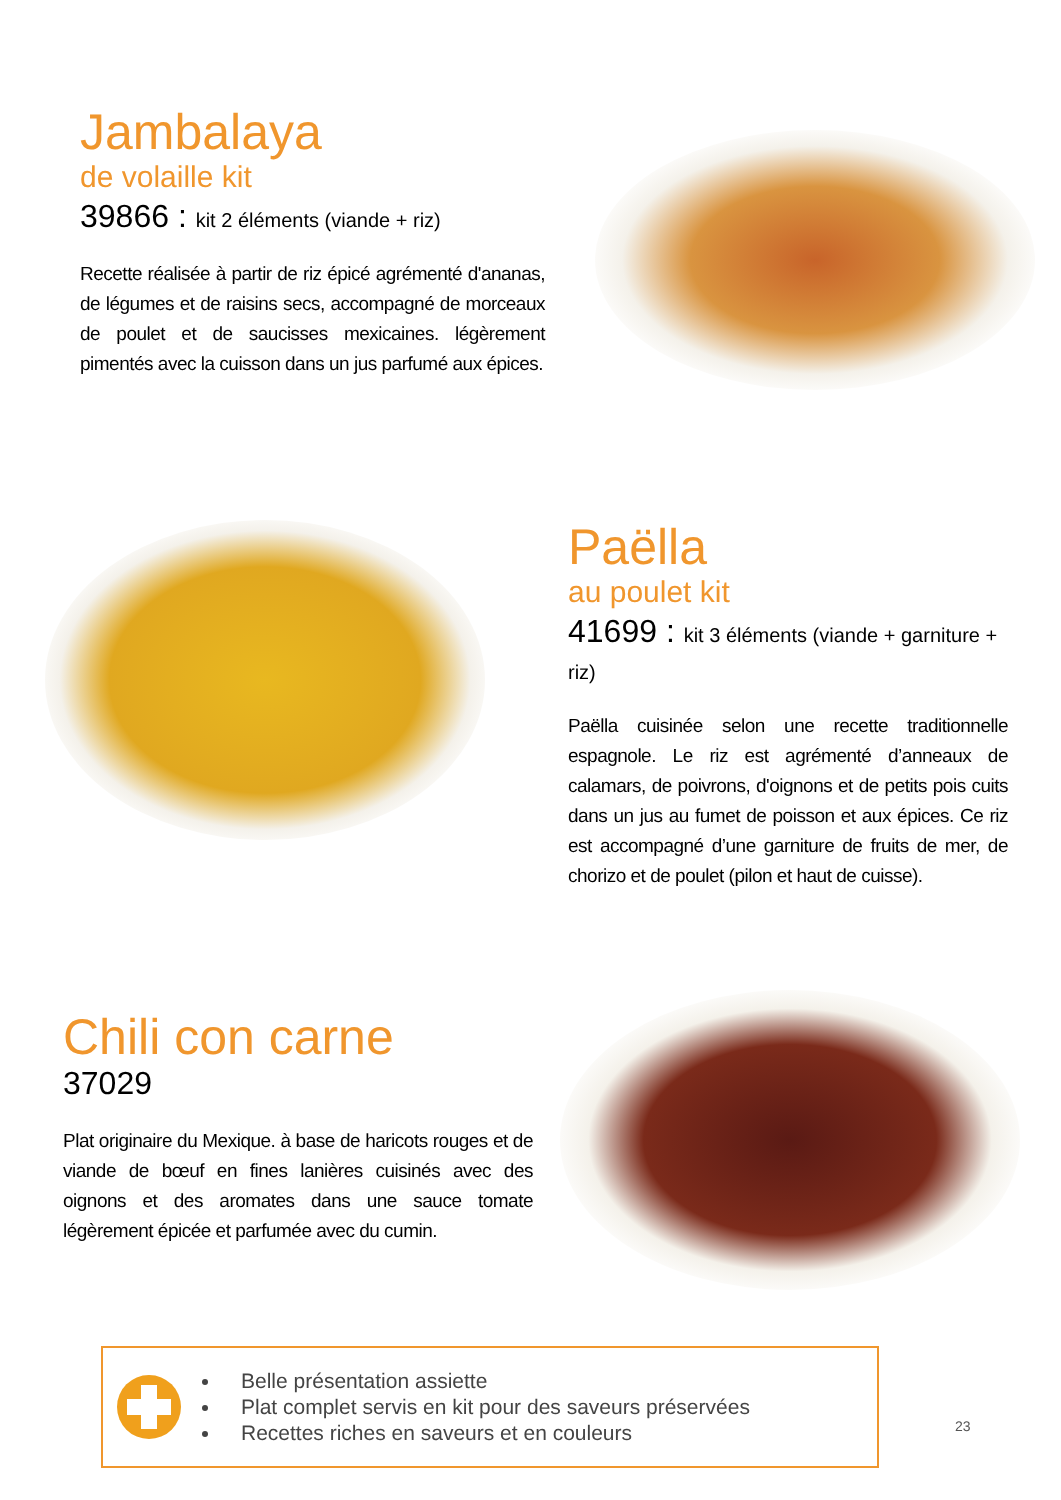Jambalaya
de volaille kit
39866 : kit 2 éléments (viande + riz)
Recette réalisée à partir de riz épicé agrémenté d'ananas, de légumes et de raisins secs, accompagné de morceaux de poulet et de saucisses mexicaines. légèrement pimentés avec la cuisson dans un jus parfumé aux épices.
Paëlla
au poulet kit
41699 : kit 3 éléments (viande + garniture + riz)
Paëlla cuisinée selon une recette traditionnelle espagnole. Le riz est agrémenté d’anneaux de calamars, de poivrons, d'oignons et de petits pois cuits dans un jus au fumet de poisson et aux épices. Ce riz est accompagné d’une garniture de fruits de mer, de chorizo et de poulet (pilon et haut de cuisse).
Chili con carne
37029
Plat originaire du Mexique. à base de haricots rouges et de viande de bœuf en fines lanières cuisinés avec des oignons et des aromates dans une sauce tomate légèrement épicée et parfumée avec du cumin.
Belle présentation assiette
Plat complet servis en kit pour des saveurs préservées
Recettes riches en saveurs et en couleurs
23